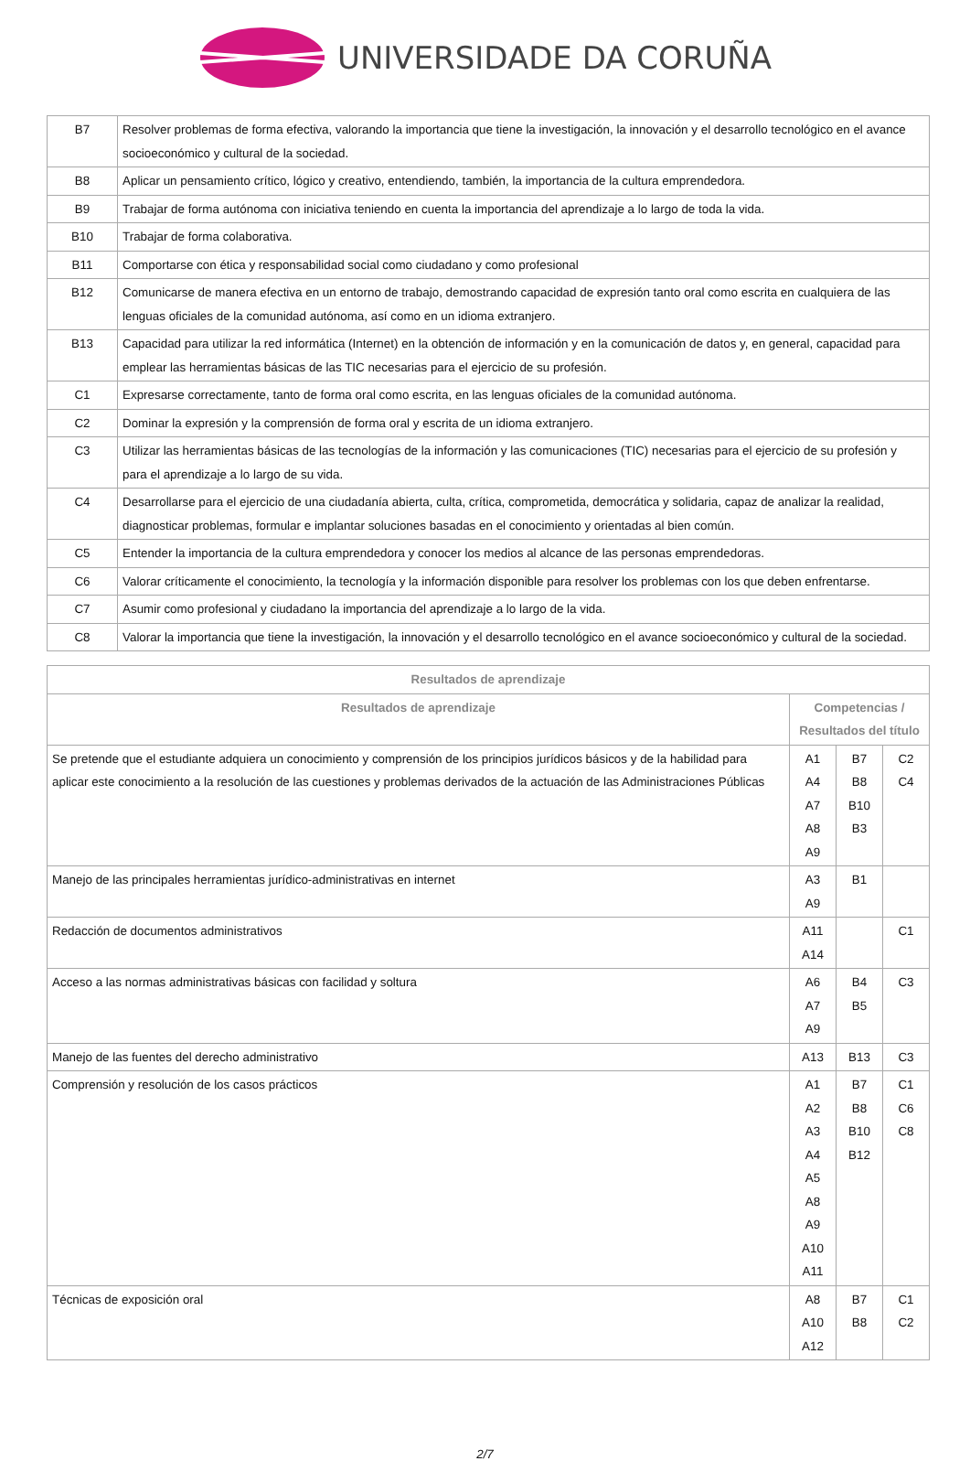UNIVERSIDADE DA CORUÑA
| B7 | Resolver problemas de forma efectiva, valorando la importancia que tiene la investigación, la innovación y el desarrollo tecnológico en el avance socioeconómico y cultural de la sociedad. |
| B8 | Aplicar un pensamiento crítico, lógico y creativo, entendiendo, también, la importancia de la cultura emprendedora. |
| B9 | Trabajar de forma autónoma con iniciativa teniendo en cuenta la importancia del aprendizaje a lo largo de toda la vida. |
| B10 | Trabajar de forma colaborativa. |
| B11 | Comportarse con ética y responsabilidad social como ciudadano y como profesional |
| B12 | Comunicarse de manera efectiva en un entorno de trabajo, demostrando capacidad de expresión tanto oral como escrita en cualquiera de las lenguas oficiales de la comunidad autónoma, así como en un idioma extranjero. |
| B13 | Capacidad para utilizar la red informática (Internet) en la obtención de información y en la comunicación de datos y, en general, capacidad para emplear las herramientas básicas de las TIC necesarias para el ejercicio de su profesión. |
| C1 | Expresarse correctamente, tanto de forma oral como escrita, en las lenguas oficiales de la comunidad autónoma. |
| C2 | Dominar la expresión y la comprensión de forma oral y escrita de un idioma extranjero. |
| C3 | Utilizar las herramientas básicas de las tecnologías de la información y las comunicaciones (TIC) necesarias para el ejercicio de su profesión y para el aprendizaje a lo largo de su vida. |
| C4 | Desarrollarse para el ejercicio de una ciudadanía abierta, culta, crítica, comprometida, democrática y solidaria, capaz de analizar la realidad, diagnosticar problemas, formular e implantar soluciones basadas en el conocimiento y orientadas al bien común. |
| C5 | Entender la importancia de la cultura emprendedora y conocer los medios al alcance de las personas emprendedoras. |
| C6 | Valorar críticamente el conocimiento, la tecnología y la información disponible para resolver los problemas con los que deben enfrentarse. |
| C7 | Asumir como profesional y ciudadano la importancia del aprendizaje a lo largo de la vida. |
| C8 | Valorar la importancia que tiene la investigación, la innovación y el desarrollo tecnológico en el avance socioeconómico y cultural de la sociedad. |
| Resultados de aprendizaje | | | |
| --- | --- | --- | --- |
| Resultados de aprendizaje | Competencias / Resultados del título | | |
| Se pretende que el estudiante adquiera un conocimiento y comprensión de los principios jurídicos básicos y de la habilidad para aplicar este conocimiento a la resolución de las cuestiones y problemas derivados de la actuación de las Administraciones Públicas | A1 A4 A7 A8 A9 | B7 B8 B10 B3 | C2 C4 |
| Manejo de las principales herramientas jurídico-administrativas en internet | A3 A9 | B1 | |
| Redacción de documentos administrativos | A11 A14 | | C1 |
| Acceso a las normas administrativas básicas con facilidad y soltura | A6 A7 A9 | B4 B5 | C3 |
| Manejo de las fuentes del derecho administrativo | A13 | B13 | C3 |
| Comprensión y resolución de los casos prácticos | A1 A2 A3 A4 A5 A8 A9 A10 A11 | B7 B8 B10 B12 | C1 C6 C8 |
| Técnicas de exposición oral | A8 A10 A12 | B7 B8 | C1 C2 |
2/7